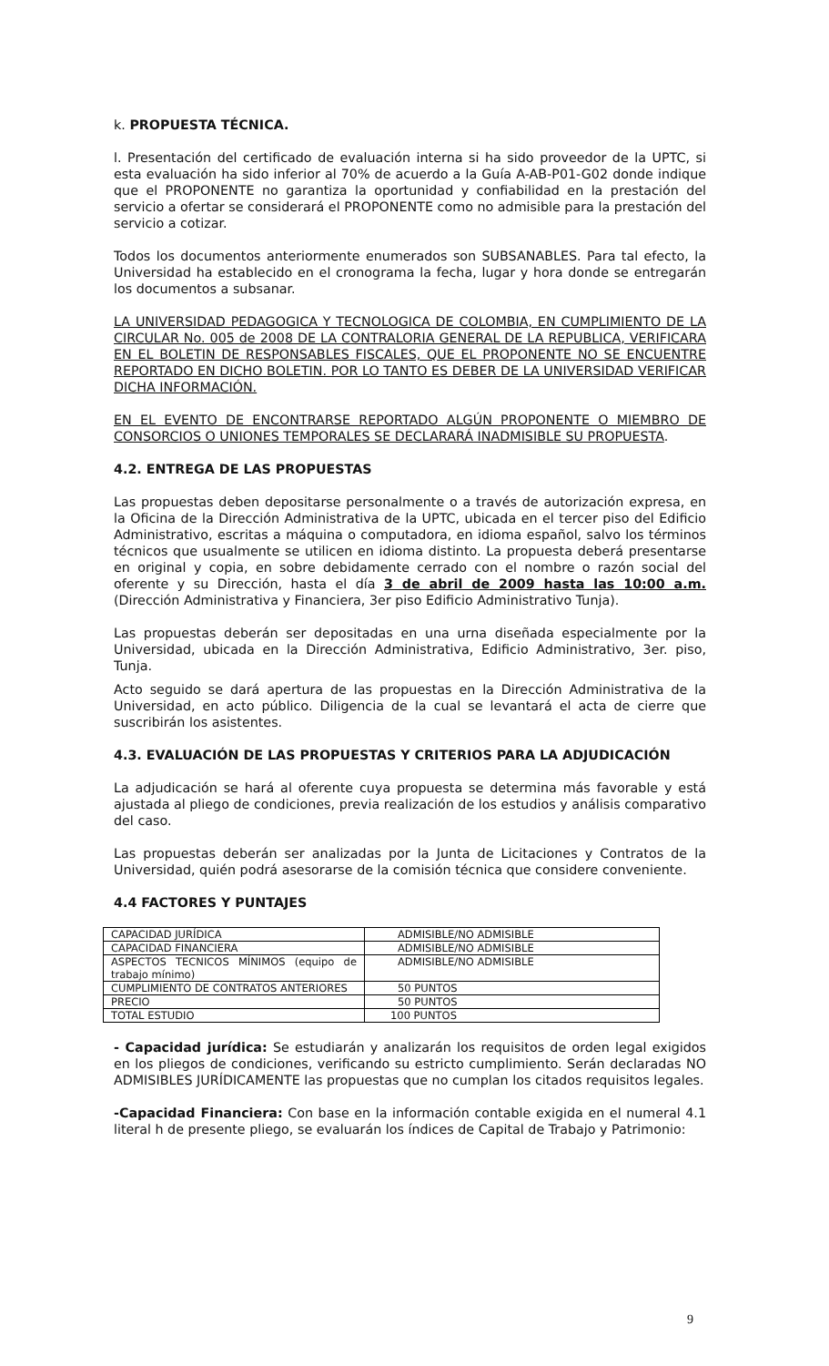k. PROPUESTA TÉCNICA.
l. Presentación del certificado de evaluación interna si ha sido proveedor de la UPTC, si esta evaluación ha sido inferior al 70% de acuerdo a la Guía A-AB-P01-G02 donde indique que el PROPONENTE no garantiza la oportunidad y confiabilidad en la prestación del servicio a ofertar se considerará el PROPONENTE como no admisible para la prestación del servicio a cotizar.
Todos los documentos anteriormente enumerados son SUBSANABLES. Para tal efecto, la Universidad ha establecido en el cronograma la fecha, lugar y hora donde se entregarán los documentos a subsanar.
LA UNIVERSIDAD PEDAGOGICA Y TECNOLOGICA DE COLOMBIA, EN CUMPLIMIENTO DE LA CIRCULAR No. 005 de 2008 DE LA CONTRALORIA GENERAL DE LA REPUBLICA, VERIFICARA EN EL BOLETIN DE RESPONSABLES FISCALES, QUE EL PROPONENTE NO SE ENCUENTRE REPORTADO EN DICHO BOLETIN. POR LO TANTO ES DEBER DE LA UNIVERSIDAD VERIFICAR DICHA INFORMACIÓN.
EN EL EVENTO DE ENCONTRARSE REPORTADO ALGÚN PROPONENTE O MIEMBRO DE CONSORCIOS O UNIONES TEMPORALES SE DECLARARÁ INADMISIBLE SU PROPUESTA.
4.2. ENTREGA DE LAS PROPUESTAS
Las propuestas deben depositarse personalmente o a través de autorización expresa, en la Oficina de la Dirección Administrativa de la UPTC, ubicada en el tercer piso del Edificio Administrativo, escritas a máquina o computadora, en idioma español, salvo los términos técnicos que usualmente se utilicen en idioma distinto. La propuesta deberá presentarse en original y copia, en sobre debidamente cerrado con el nombre o razón social del oferente y su Dirección, hasta el día 3 de abril de 2009 hasta las 10:00 a.m. (Dirección Administrativa y Financiera, 3er piso Edificio Administrativo Tunja).
Las propuestas deberán ser depositadas en una urna diseñada especialmente por la Universidad, ubicada en la Dirección Administrativa, Edificio Administrativo, 3er. piso, Tunja.
Acto seguido se dará apertura de las propuestas en la Dirección Administrativa de la Universidad, en acto público. Diligencia de la cual se levantará el acta de cierre que suscribirán los asistentes.
4.3. EVALUACIÓN DE LAS PROPUESTAS Y CRITERIOS PARA LA ADJUDICACIÓN
La adjudicación se hará al oferente cuya propuesta se determina más favorable y está ajustada al pliego de condiciones, previa realización de los estudios y análisis comparativo del caso.
Las propuestas deberán ser analizadas por la Junta de Licitaciones y Contratos de la Universidad, quién podrá asesorarse de la comisión técnica que considere conveniente.
4.4 FACTORES Y PUNTAJES
| CAPACIDAD JURÍDICA | ADMISIBLE/NO ADMISIBLE |
| CAPACIDAD FINANCIERA | ADMISIBLE/NO ADMISIBLE |
| ASPECTOS TECNICOS MÍNIMOS (equipo de trabajo mínimo) | ADMISIBLE/NO ADMISIBLE |
| CUMPLIMIENTO DE CONTRATOS ANTERIORES | 50 PUNTOS |
| PRECIO | 50 PUNTOS |
| TOTAL ESTUDIO | 100 PUNTOS |
- Capacidad jurídica: Se estudiarán y analizarán los requisitos de orden legal exigidos en los pliegos de condiciones, verificando su estricto cumplimiento. Serán declaradas NO ADMISIBLES JURÍDICAMENTE las propuestas que no cumplan los citados requisitos legales.
-Capacidad Financiera: Con base en la información contable exigida en el numeral 4.1 literal h de presente pliego, se evaluarán los índices de Capital de Trabajo y Patrimonio:
9